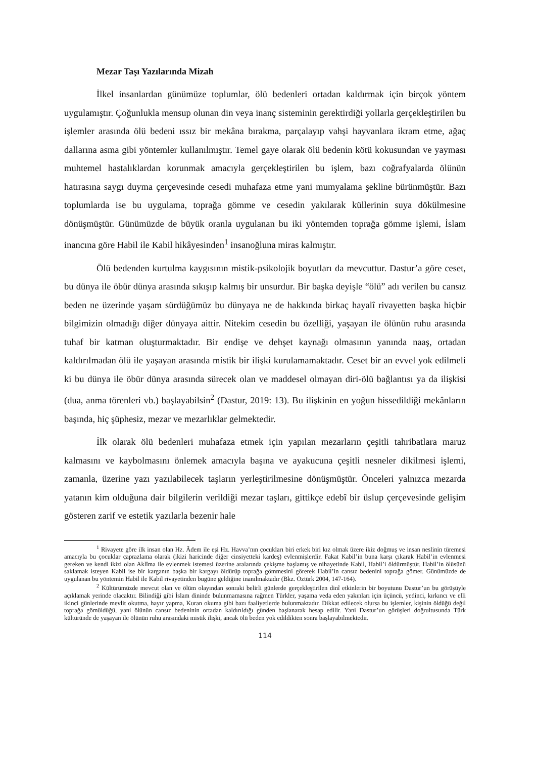Mezar Taşı Yazılarında Mizah
İlkel insanlardan günümüze toplumlar, ölü bedenleri ortadan kaldırmak için birçok yöntem uygulamıştır. Çoğunlukla mensup olunan din veya inanç sisteminin gerektirdiği yollarla gerçekleştirilen bu işlemler arasında ölü bedeni ıssız bir mekâna bırakma, parçalayıp vahşi hayvanlara ikram etme, ağaç dallarına asma gibi yöntemler kullanılmıştır. Temel gaye olarak ölü bedenin kötü kokusundan ve yayması muhtemel hastalıklardan korunmak amacıyla gerçekleştirilen bu işlem, bazı coğrafyalarda ölünün hatırasına saygı duyma çerçevesinde cesedi muhafaza etme yani mumyalama şekline bürünmüştür. Bazı toplumlarda ise bu uygulama, toprağa gömme ve cesedin yakılarak küllerinin suya dökülmesine dönüşmüştür. Günümüzde de büyük oranla uygulanan bu iki yöntemden toprağa gömme işlemi, İslam inancına göre Habil ile Kabil hikâyesinden<sup>1</sup> insanoğluna miras kalmıştır.
Ölü bedenden kurtulma kaygısının mistik-psikolojik boyutları da mevcuttur. Dastur’a göre ceset, bu dünya ile öbür dünya arasında sıkışıp kalmış bir unsurdur. Bir başka deyişle “ölü” adı verilen bu cansız beden ne üzerinde yaşam sürdüğümüz bu dünyaya ne de hakkında birkaç hayalî rivayetten başka hiçbir bilgimizin olmadığı diğer dünyaya aittir. Nitekim cesedin bu özelliği, yaşayan ile ölünün ruhu arasında tuhaf bir katman oluşturmaktadır. Bir endişe ve dehşet kaynağı olmasının yanında naaş, ortadan kaldırılmadan ölü ile yaşayan arasında mistik bir ilişki kurulamamaktadır. Ceset bir an evvel yok edilmeli ki bu dünya ile öbür dünya arasında sürecek olan ve maddesel olmayan diri-ölü bağlantısı ya da ilişkisi (dua, anma törenleri vb.) başlayabilsin<sup>2</sup> (Dastur, 2019: 13). Bu ilişkinin en yoğun hissedildiği mekânların başında, hiç şüphesiz, mezar ve mezarlıklar gelmektedir.
İlk olarak ölü bedenleri muhafaza etmek için yapılan mezarların çeşitli tahribatlara maruz kalmasını ve kaybolmasını önlemek amacıyla başına ve ayakucuna çeşitli nesneler dikilmesi işlemi, zamanla, üzerine yazı yazılabilecek taşların yerleştirilmesine dönüşmüştür. Önceleri yalnızca mezarda yatanın kim olduğuna dair bilgilerin verildiği mezar taşları, gittikçe edebî bir üslup çerçevesinde gelişim gösteren zarif ve estetik yazılarla bezenir hale
<sup>1</sup> Rivayete göre ilk insan olan Hz. Âdem ile eşi Hz. Havva’nın çocukları biri erkek biri kız olmak üzere ikiz doğmuş ve insan neslinin türemesi amacıyla bu çocuklar çaprazlama olarak (ikizi haricinde diğer cinsiyetteki kardeş) evlenmişlerdir. Fakat Kabil’in buna karşı çıkarak Habil’in evlenmesi gereken ve kendi ikizi olan Aklîma ile evlenmek istemesi üzerine aralarında çekişme başlamış ve nihayetinde Kabil, Habil’i öldürmüştür. Habil’in ölüsünü saklamak isteyen Kabil ise bir karganın başka bir kargayı öldürüp toprağa gömmesini görerek Habil’in cansız bedenini toprağa gömer. Günümüzde de uygulanan bu yöntemin Habil ile Kabil rivayetinden bugüne geldiğine inanılmaktadır (Bkz. Öztürk 2004, 147-164).
<sup>2</sup> Kültürümüzde mevcut olan ve ölüm olayından sonraki belirli günlerde gerçekleştirilen dinî etkinlerin bir boyutunu Dastur’un bu görüşüyle açıklamak yerinde olacaktır. Bilindiği gibi İslam dininde bulunmamasına rağmen Türkler, yaşama veda eden yakınları için üçüncü, yedinci, kırkıncı ve elli ikinci günlerinde mevlit okutma, hayır yapma, Kuran okuma gibi bazı faaliyetlerde bulunmaktadır. Dikkat edilecek olursa bu işlemler, kişinin öldüğü değil toprağa gömüldüğü, yani ölünün cansız bedeninin ortadan kaldırıldığı günden başlanarak hesap edilir. Yani Dastur’un görüşleri doğrultusunda Türk kültüründe de yaşayan ile ölünün ruhu arasındaki mistik ilişki, ancak ölü beden yok edildikten sonra başlayabilmektedir.
114